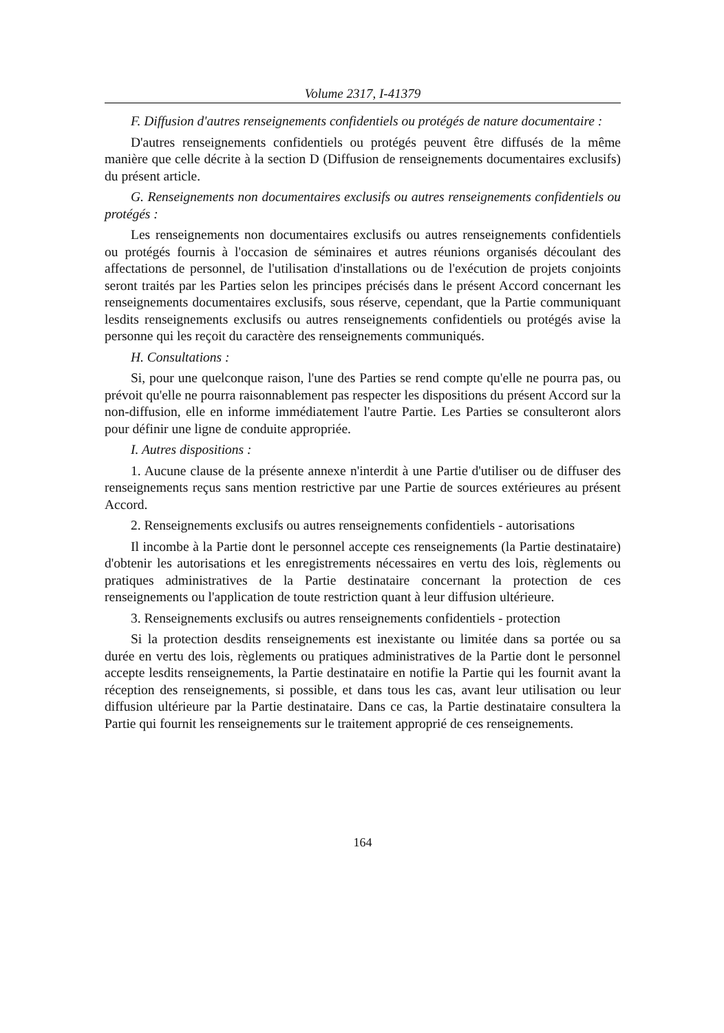Volume 2317, I-41379
F. Diffusion d'autres renseignements confidentiels ou protégés de nature documentaire :
D'autres renseignements confidentiels ou protégés peuvent être diffusés de la même manière que celle décrite à la section D (Diffusion de renseignements documentaires exclusifs) du présent article.
G. Renseignements non documentaires exclusifs ou autres renseignements confidentiels ou protégés :
Les renseignements non documentaires exclusifs ou autres renseignements confidentiels ou protégés fournis à l'occasion de séminaires et autres réunions organisés découlant des affectations de personnel, de l'utilisation d'installations ou de l'exécution de projets conjoints seront traités par les Parties selon les principes précisés dans le présent Accord concernant les renseignements documentaires exclusifs, sous réserve, cependant, que la Partie communiquant lesdits renseignements exclusifs ou autres renseignements confidentiels ou protégés avise la personne qui les reçoit du caractère des renseignements communiqués.
H. Consultations :
Si, pour une quelconque raison, l'une des Parties se rend compte qu'elle ne pourra pas, ou prévoit qu'elle ne pourra raisonnablement pas respecter les dispositions du présent Accord sur la non-diffusion, elle en informe immédiatement l'autre Partie. Les Parties se consulteront alors pour définir une ligne de conduite appropriée.
I. Autres dispositions :
1. Aucune clause de la présente annexe n'interdit à une Partie d'utiliser ou de diffuser des renseignements reçus sans mention restrictive par une Partie de sources extérieures au présent Accord.
2. Renseignements exclusifs ou autres renseignements confidentiels - autorisations
Il incombe à la Partie dont le personnel accepte ces renseignements (la Partie destinataire) d'obtenir les autorisations et les enregistrements nécessaires en vertu des lois, règlements ou pratiques administratives de la Partie destinataire concernant la protection de ces renseignements ou l'application de toute restriction quant à leur diffusion ultérieure.
3. Renseignements exclusifs ou autres renseignements confidentiels - protection
Si la protection desdits renseignements est inexistante ou limitée dans sa portée ou sa durée en vertu des lois, règlements ou pratiques administratives de la Partie dont le personnel accepte lesdits renseignements, la Partie destinataire en notifie la Partie qui les fournit avant la réception des renseignements, si possible, et dans tous les cas, avant leur utilisation ou leur diffusion ultérieure par la Partie destinataire. Dans ce cas, la Partie destinataire consultera la Partie qui fournit les renseignements sur le traitement approprié de ces renseignements.
164